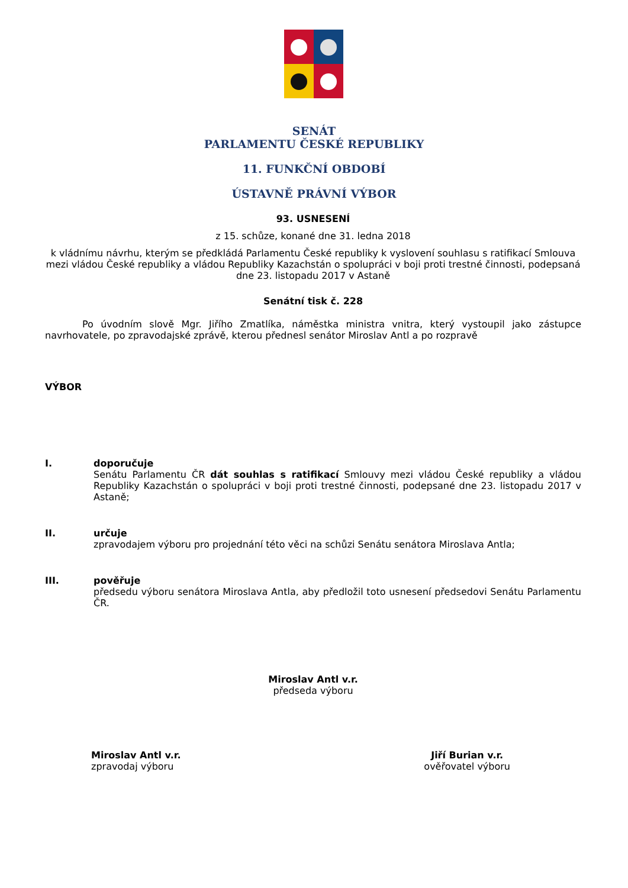SENÁT
PARLAMENTU ČESKÉ REPUBLIKY
11. FUNKČNÍ OBDOBÍ
ÚSTAVNĚ PRÁVNÍ VÝBOR
93. USNESENÍ
z 15. schůze, konané dne 31. ledna 2018
k vládnímu návrhu, kterým se předkládá Parlamentu České republiky k vyslovení souhlasu s ratifikací Smlouva mezi vládou České republiky a vládou Republiky Kazachstán o spolupráci v boji proti trestné činnosti, podepsaná dne 23. listopadu 2017 v Astaně
Senátní tisk č. 228
Po úvodním slově Mgr. Jiřího Zmatlíka, náměstka ministra vnitra, který vystoupil jako zástupce navrhovatele, po zpravodajské zprávě, kterou přednesl senátor Miroslav Antl a po rozpravě
VÝBOR
I. doporučuje
Senátu Parlamentu ČR dát souhlas s ratifikací Smlouvy mezi vládou České republiky a vládou Republiky Kazachstán o spolupráci v boji proti trestné činnosti, podepsané dne 23. listopadu 2017 v Astaně;
II. určuje
zpravodajem výboru pro projednání této věci na schůzi Senátu senátora Miroslava Antla;
III. pověřuje
předsedu výboru senátora Miroslava Antla, aby předložil toto usnesení předsedovi Senátu Parlamentu ČR.
Miroslav Antl v.r.
předseda výboru
Miroslav Antl v.r.
zpravodaj výboru
Jiří Burian v.r.
ověřovatel výboru